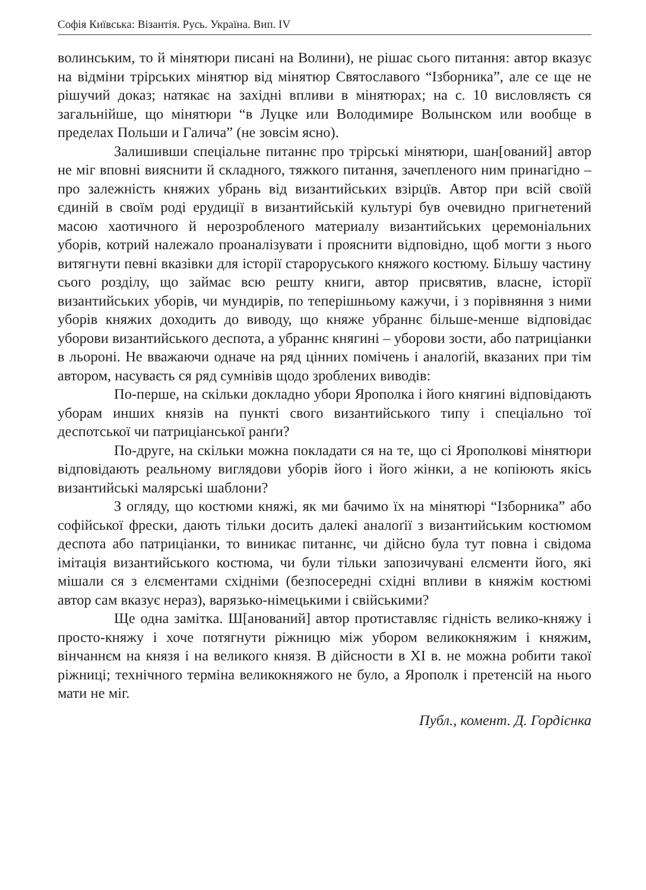Софія Київська: Візантія. Русь. Україна. Вип. IV
волинським, то й мінятюри писані на Волини), не рішає сього питання: автор вказує на відміни трірських мінятюр від мінятюр Святославого “Ізборника”, але се ще не рішучий доказ; натякає на західні впливи в мінятюрах; на с. 10 висловляєть ся загальнійше, що мінятюри “в Луцке или Володимире Волынском или вообще в пределах Польши и Галича” (не зовсім ясно).
Залишивши спеціальне питаннє про трірські мінятюри, шан[ований] автор не міг вповні вияснити й складного, тяжкого питання, зачепленого ним принагідно – про залежність княжих убрань від византийських взірцїв. Автор при всій своїй єдиній в своїм роді ерудиції в византийській культурі був очевидно пригнетений масою хаотичного й нерозробленого материалу византийських церемоніальних уборів, котрий належало проаналізувати і прояснити відповідно, щоб могти з нього витягнути певні вказівки для історії староруського княжого костюму. Більшу частину сього розділу, що займає всю решту книги, автор присвятив, власне, історії византийських уборів, чи мундирів, по теперішньому кажучи, і з порівняння з ними уборів княжих доходить до виводу, що княже убраннє більше-менше відповідає уборови византийського деспота, а убраннє княгині – уборови зости, або патриціанки в льороні. Не вважаючи одначе на ряд цінних помічень і аналоґій, вказаних при тім автором, насуваєть ся ряд сумнівів щодо зроблених виводів:
По-перше, на скільки докладно убори Ярополка і його княгині відповідають уборам инших князів на пункті свого византийського типу і спеціально тої деспотської чи патриціанської ранґи?
По-друге, на скільки можна покладати ся на те, що сі Ярополкові мінятюри відповідають реальному виглядови уборів його і його жінки, а не копіюють якісь византийські малярські шаблони?
З огляду, що костюми княжі, як ми бачимо їх на мінятюрі “Ізборника” або софійської фрески, дають тільки досить далекі аналоґії з византийським костюмом деспота або патриціанки, то виникає питаннє, чи дійсно була тут повна і свідома імітація византийського костюма, чи були тільки запозичувані елєменти його, які мішали ся з елєментами східніми (безпосередні східні впливи в княжім костюмі автор сам вказує нераз), варязько-німецькими і свійськими?
Ще одна замітка. Ш[анований] автор протиставляє гідність велико-княжу і просто-княжу і хоче потягнути ріжницю між убором великокняжим і княжим, вінчаннєм на князя і на великого князя. В дійсности в XI в. не можна робити такої ріжниці; технічного терміна великокняжого не було, а Ярополк і претенсій на нього мати не міг.
Публ., комент. Д. Гордієнка